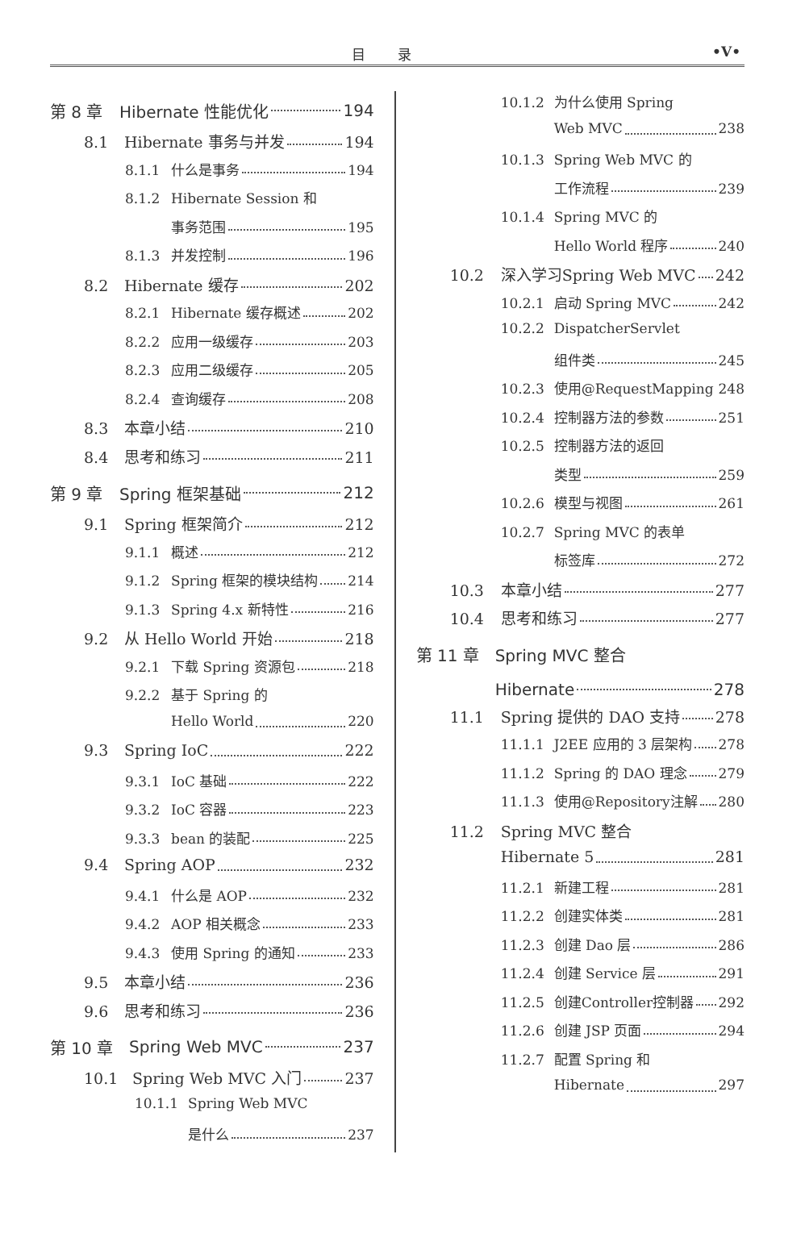目录
•V•
第 8 章 Hibernate 性能优化 194
8.1 Hibernate 事务与并发 194
8.1.1 什么是事务 194
8.1.2 Hibernate Session 和
事务范围 195
8.1.3 并发控制 196
8.2 Hibernate 缓存 202
8.2.1 Hibernate 缓存概述 202
8.2.2 应用一级缓存 203
8.2.3 应用二级缓存 205
8.2.4 查询缓存 208
8.3 本章小结 210
8.4 思考和练习 211
第 9 章 Spring 框架基础 212
9.1 Spring 框架简介 212
9.1.1 概述 212
9.1.2 Spring 框架的模块结构 214
9.1.3 Spring 4.x 新特性 216
9.2 从 Hello World 开始 218
9.2.1 下载 Spring 资源包 218
9.2.2 基于 Spring 的
Hello World 220
9.3 Spring IoC 222
9.3.1 IoC 基础 222
9.3.2 IoC 容器 223
9.3.3 bean 的装配 225
9.4 Spring AOP 232
9.4.1 什么是 AOP 232
9.4.2 AOP 相关概念 233
9.4.3 使用 Spring 的通知 233
9.5 本章小结 236
9.6 思考和练习 236
第 10 章 Spring Web MVC 237
10.1 Spring Web MVC 入门 237
10.1.1 Spring Web MVC
是什么 237
10.1.2 为什么使用 Spring
Web MVC 238
10.1.3 Spring Web MVC 的
工作流程 239
10.1.4 Spring MVC 的
Hello World 程序 240
10.2 深入学习Spring Web MVC 242
10.2.1 启动 Spring MVC 242
10.2.2 DispatcherServlet
组件类 245
10.2.3 使用@RequestMapping 248
10.2.4 控制器方法的参数 251
10.2.5 控制器方法的返回
类型 259
10.2.6 模型与视图 261
10.2.7 Spring MVC 的表单
标签库 272
10.3 本章小结 277
10.4 思考和练习 277
第 11 章 Spring MVC 整合
Hibernate 278
11.1 Spring 提供的 DAO 支持 278
11.1.1 J2EE 应用的 3 层架构 278
11.1.2 Spring 的 DAO 理念 279
11.1.3 使用@Repository注解 280
11.2 Spring MVC 整合
Hibernate 5 281
11.2.1 新建工程 281
11.2.2 创建实体类 281
11.2.3 创建 Dao 层 286
11.2.4 创建 Service 层 291
11.2.5 创建Controller控制器 292
11.2.6 创建 JSP 页面 294
11.2.7 配置 Spring 和
Hibernate 297